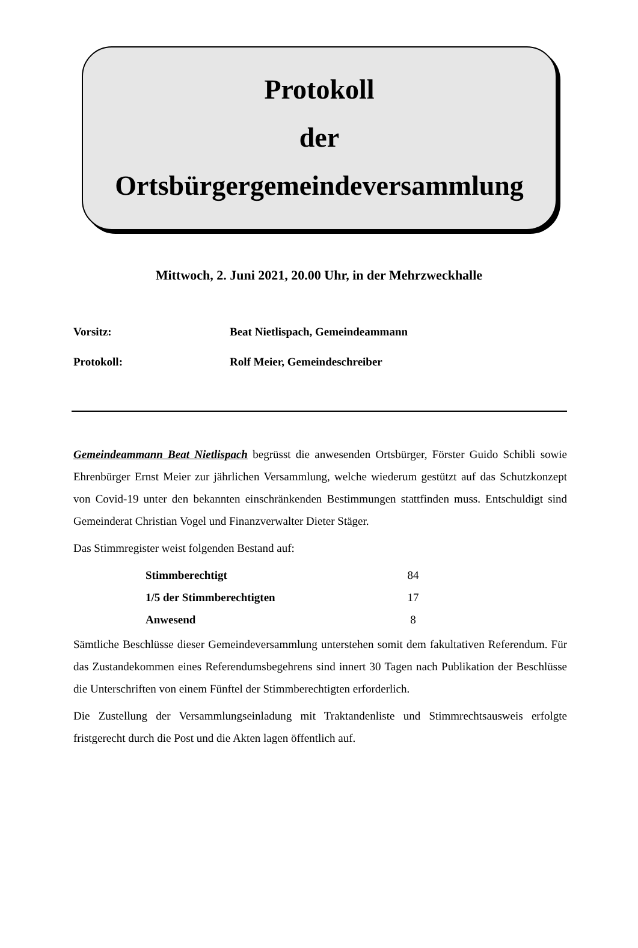Protokoll
der
Ortsbürgergemeindeversammlung
Mittwoch, 2. Juni 2021, 20.00 Uhr, in der Mehrzweckhalle
Vorsitz: Beat Nietlispach, Gemeindeammann
Protokoll: Rolf Meier, Gemeindeschreiber
Gemeindeammann Beat Nietlispach begrüsst die anwesenden Ortsbürger, Förster Guido Schibli sowie Ehrenbürger Ernst Meier zur jährlichen Versammlung, welche wiederum gestützt auf das Schutzkonzept von Covid-19 unter den bekannten einschränkenden Bestimmungen stattfinden muss. Entschuldigt sind Gemeinderat Christian Vogel und Finanzverwalter Dieter Stäger.
Das Stimmregister weist folgenden Bestand auf:
| Stimmberechtigt | 84 |
| 1/5 der Stimmberechtigten | 17 |
| Anwesend | 8 |
Sämtliche Beschlüsse dieser Gemeindeversammlung unterstehen somit dem fakultativen Referendum. Für das Zustandekommen eines Referendumsbegehrens sind innert 30 Tagen nach Publikation der Beschlüsse die Unterschriften von einem Fünftel der Stimmberechtigten erforderlich.
Die Zustellung der Versammlungseinladung mit Traktandenliste und Stimmrechtsausweis erfolgte fristgerecht durch die Post und die Akten lagen öffentlich auf.